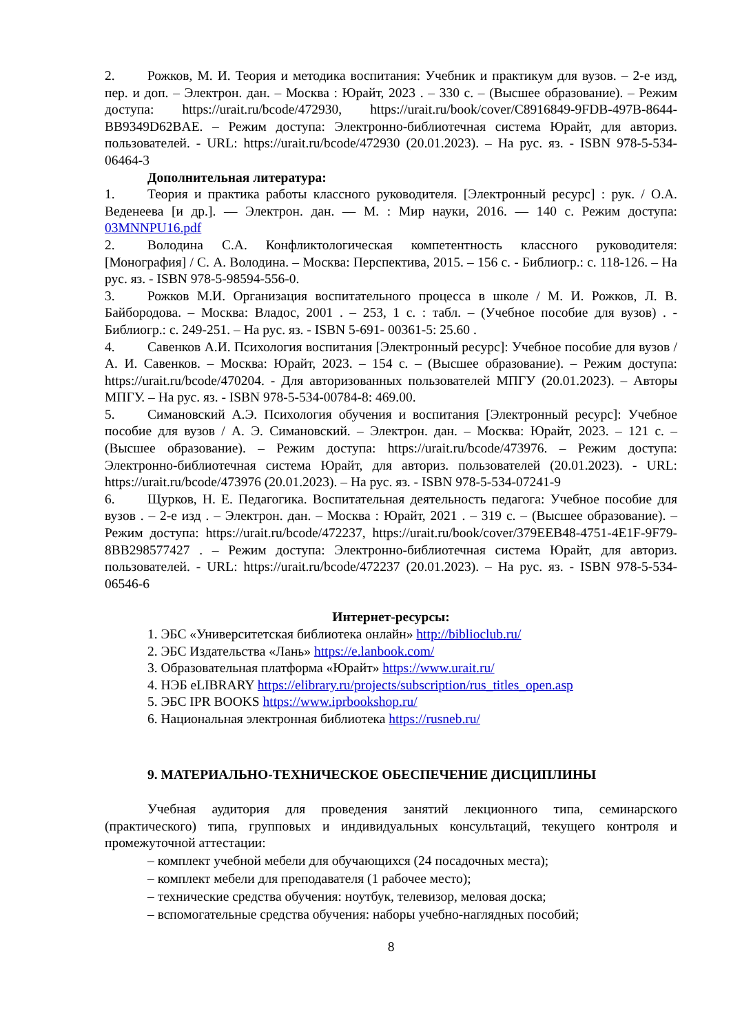2. Рожков, М. И. Теория и методика воспитания: Учебник и практикум для вузов. – 2-е изд, пер. и доп. – Электрон. дан. – Москва : Юрайт, 2023 . – 330 с. – (Высшее образование). – Режим доступа: https://urait.ru/bcode/472930, https://urait.ru/book/cover/C8916849-9FDB-497B-8644-BB9349D62BAE. – Режим доступа: Электронно-библиотечная система Юрайт, для авториз. пользователей. - URL: https://urait.ru/bcode/472930 (20.01.2023). – На рус. яз. - ISBN 978-5-534- 06464-3
Дополнительная литература:
1. Теория и практика работы классного руководителя. [Электронный ресурс] : рук. / О.А. Веденеева [и др.]. — Электрон. дан. — М. : Мир науки, 2016. — 140 с. Режим доступа: 03MNNPU16.pdf
2. Володина С.А. Конфликтологическая компетентность классного руководителя: [Монография] / С. А. Володина. – Москва: Перспектива, 2015. – 156 с. - Библиогр.: с. 118-126. – На рус. яз. - ISBN 978-5-98594-556-0.
3. Рожков М.И. Организация воспитательного процесса в школе / М. И. Рожков, Л. В. Байбородова. – Москва: Владос, 2001 . – 253, 1 с. : табл. – (Учебное пособие для вузов) . - Библиогр.: с. 249-251. – На рус. яз. - ISBN 5-691- 00361-5: 25.60 .
4. Савенков А.И. Психология воспитания [Электронный ресурс]: Учебное пособие для вузов / А. И. Савенков. – Москва: Юрайт, 2023. – 154 с. – (Высшее образование). – Режим доступа: https://urait.ru/bcode/470204. - Для авторизованных пользователей МПГУ (20.01.2023). – Авторы МПГУ. – На рус. яз. - ISBN 978-5-534-00784-8: 469.00.
5. Симановский А.Э. Психология обучения и воспитания [Электронный ресурс]: Учебное пособие для вузов / А. Э. Симановский. – Электрон. дан. – Москва: Юрайт, 2023. – 121 с. – (Высшее образование). – Режим доступа: https://urait.ru/bcode/473976. – Режим доступа: Электронно-библиотечная система Юрайт, для авториз. пользователей (20.01.2023). - URL: https://urait.ru/bcode/473976 (20.01.2023). – На рус. яз. - ISBN 978-5-534-07241-9
6. Щурков, Н. Е. Педагогика. Воспитательная деятельность педагога: Учебное пособие для вузов . – 2-е изд . – Электрон. дан. – Москва : Юрайт, 2021 . – 319 с. – (Высшее образование). – Режим доступа: https://urait.ru/bcode/472237, https://urait.ru/book/cover/379EEB48-4751-4E1F-9F79-8BB298577427 . – Режим доступа: Электронно-библиотечная система Юрайт, для авториз. пользователей. - URL: https://urait.ru/bcode/472237 (20.01.2023). – На рус. яз. - ISBN 978-5-534- 06546-6
Интернет-ресурсы:
1. ЭБС «Университетская библиотека онлайн» http://biblioclub.ru/
2. ЭБС Издательства «Лань» https://e.lanbook.com/
3. Образовательная платформа «Юрайт» https://www.urait.ru/
4. НЭБ eLIBRARY https://elibrary.ru/projects/subscription/rus_titles_open.asp
5. ЭБС IPR BOOKS https://www.iprbookshop.ru/
6. Национальная электронная библиотека https://rusneb.ru/
9. МАТЕРИАЛЬНО-ТЕХНИЧЕСКОЕ ОБЕСПЕЧЕНИЕ ДИСЦИПЛИНЫ
Учебная аудитория для проведения занятий лекционного типа, семинарского (практического) типа, групповых и индивидуальных консультаций, текущего контроля и промежуточной аттестации:
– комплект учебной мебели для обучающихся (24 посадочных места);
– комплект мебели для преподавателя (1 рабочее место);
– технические средства обучения: ноутбук, телевизор, меловая доска;
– вспомогательные средства обучения: наборы учебно-наглядных пособий;
8